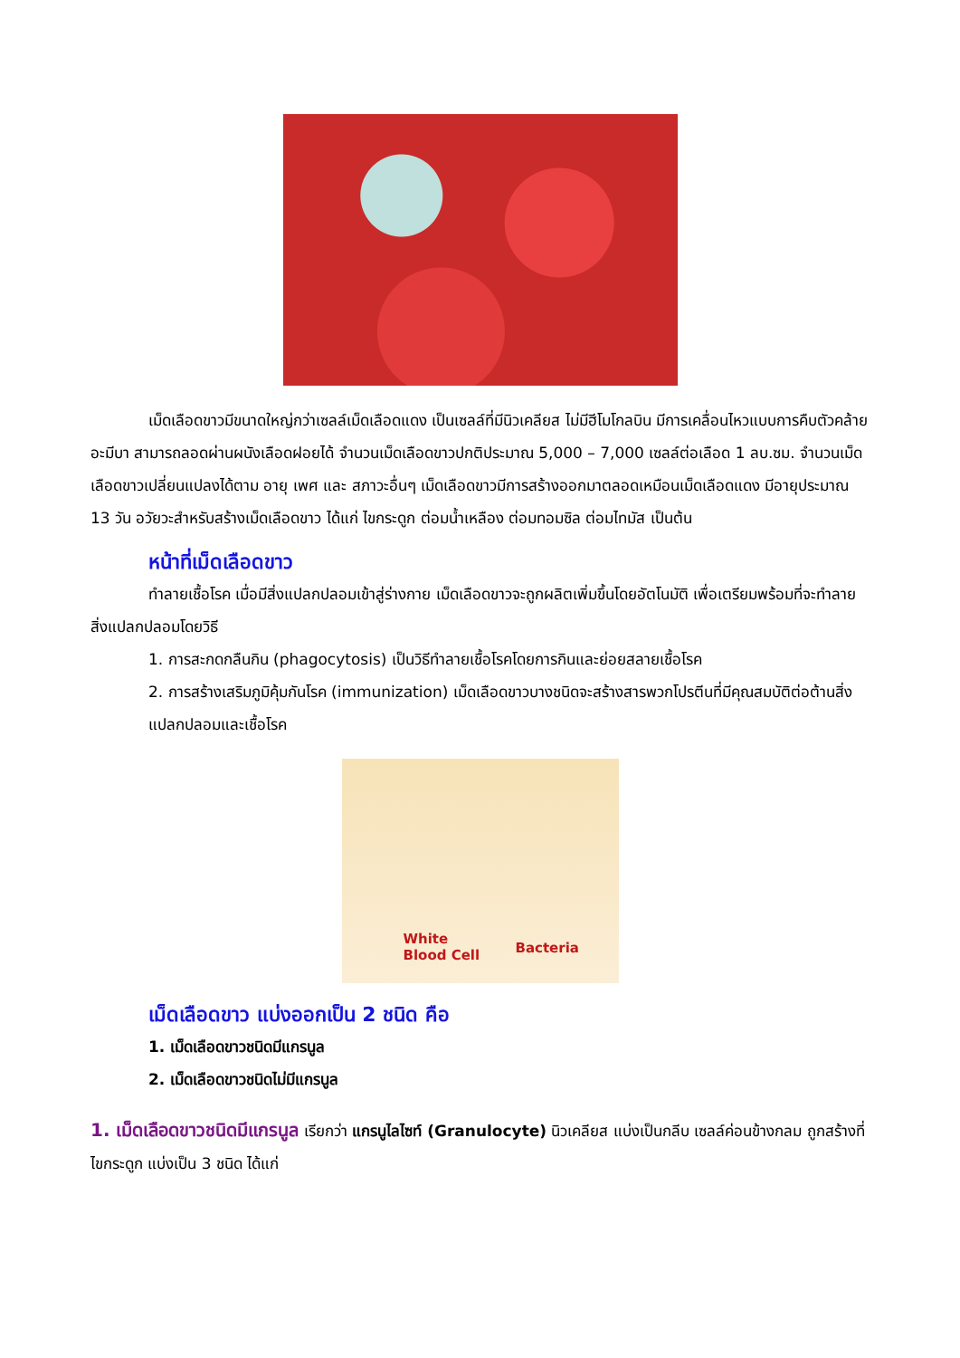เม็ดเลือดขาวมีขนาดใหญ่กว่าเซลล์เม็ดเลือดแดง เป็นเซลล์ที่มีนิวเคลียส ไม่มีฮีโมโกลบิน มีการเคลื่อนไหวแบบการคืบตัวคล้ายอะมีบา สามารถลอดผ่านผนังเลือดฝอยได้ จำนวนเม็ดเลือดขาวปกติประมาณ 5,000 – 7,000 เซลล์ต่อเลือด 1 ลบ.ซม. จำนวนเม็ดเลือดขาวเปลี่ยนแปลงได้ตาม อายุ เพศ และ สภาวะอื่นๆ เม็ดเลือดขาวมีการสร้างออกมาตลอดเหมือนเม็ดเลือดแดง มีอายุประมาณ 13 วัน อวัยวะสำหรับสร้างเม็ดเลือดขาว ได้แก่ ไขกระดูก ต่อมน้ำเหลือง ต่อมทอมซิล ต่อมไทมัส เป็นต้น
หน้าที่เม็ดเลือดขาว
ทำลายเชื้อโรค เมื่อมีสิ่งแปลกปลอมเข้าสู่ร่างกาย เม็ดเลือดขาวจะถูกผลิตเพิ่มขึ้นโดยอัตโนมัติ เพื่อเตรียมพร้อมที่จะทำลายสิ่งแปลกปลอมโดยวิธี
1. การสะกดกลืนกิน (phagocytosis) เป็นวิธีทำลายเชื้อโรคโดยการกินและย่อยสลายเชื้อโรค
2. การสร้างเสริมภูมิคุ้มกันโรค (immunization) เม็ดเลือดขาวบางชนิดจะสร้างสารพวกโปรตีนที่มีคุณสมบัติต่อต้านสิ่งแปลกปลอมและเชื้อโรค
White
Blood Cell Bacteria
เม็ดเลือดขาว แบ่งออกเป็น 2 ชนิด คือ
1. เม็ดเลือดขาวชนิดมีแกรนูล
2. เม็ดเลือดขาวชนิดไม่มีแกรนูล
1. เม็ดเลือดขาวชนิดมีแกรนูล เรียกว่า แกรนูไลไซท์ (Granulocyte) นิวเคลียส แบ่งเป็นกลีบ เซลล์ค่อนข้างกลม ถูกสร้างที่ไขกระดูก แบ่งเป็น 3 ชนิด ได้แก่